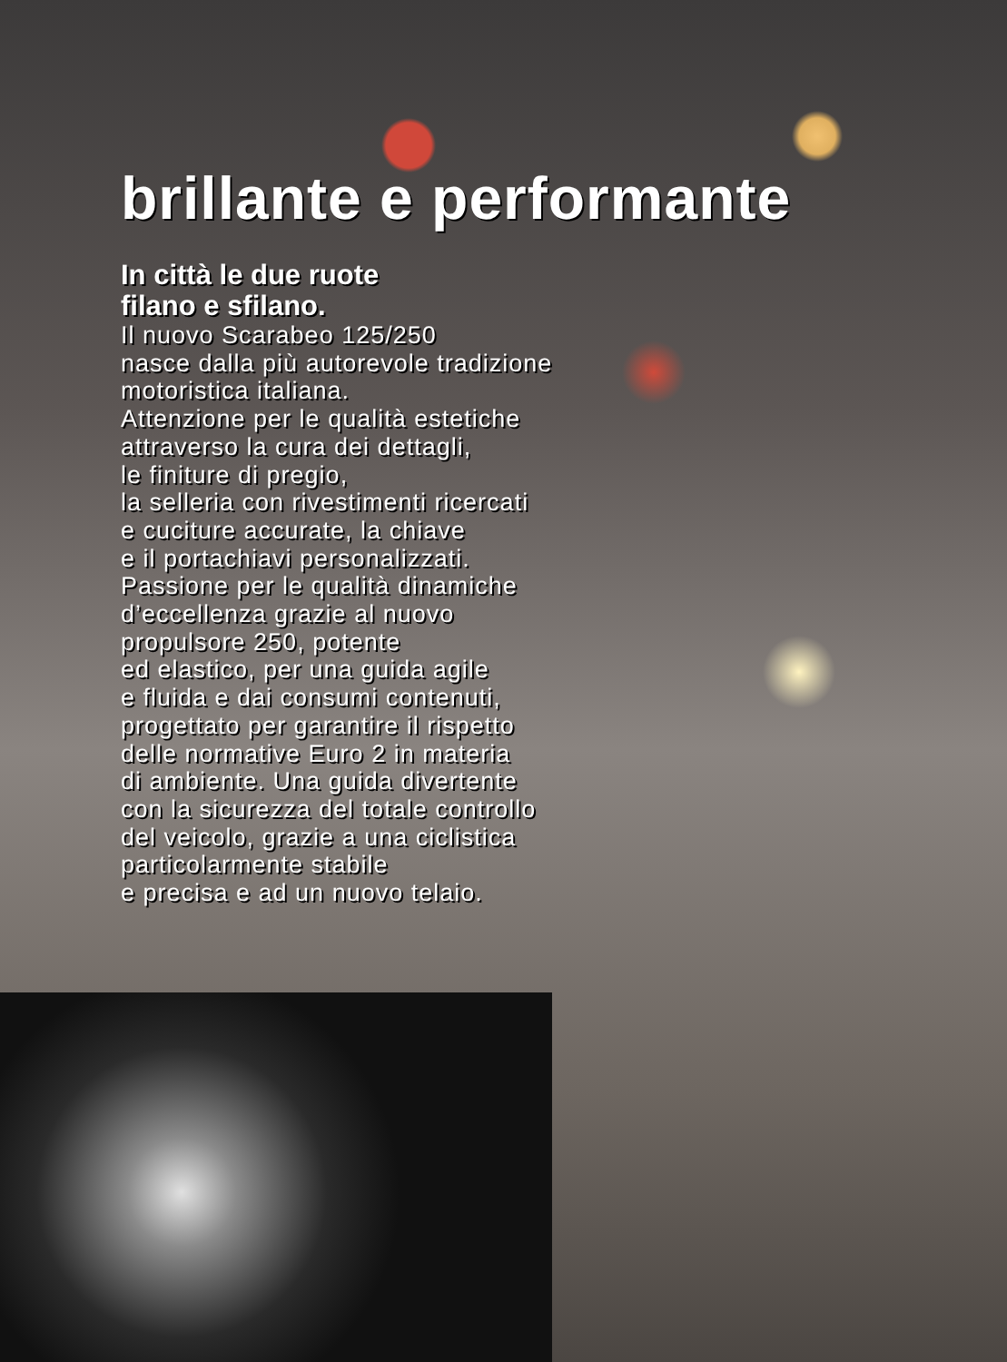brillante e performante
In città le due ruote
filano e sfilano.
Il nuovo Scarabeo 125/250
nasce dalla più autorevole tradizione
motoristica italiana.
Attenzione per le qualità estetiche
attraverso la cura dei dettagli,
le finiture di pregio,
la selleria con rivestimenti ricercati
e cuciture accurate, la chiave
e il portachiavi personalizzati.
Passione per le qualità dinamiche
d’eccellenza grazie al nuovo
propulsore 250, potente
ed elastico, per una guida agile
e fluida e dai consumi contenuti,
progettato per garantire il rispetto
delle normative Euro 2 in materia
di ambiente. Una guida divertente
con la sicurezza del totale controllo
del veicolo, grazie a una ciclistica
particolarmente stabile
e precisa e ad un nuovo telaio.